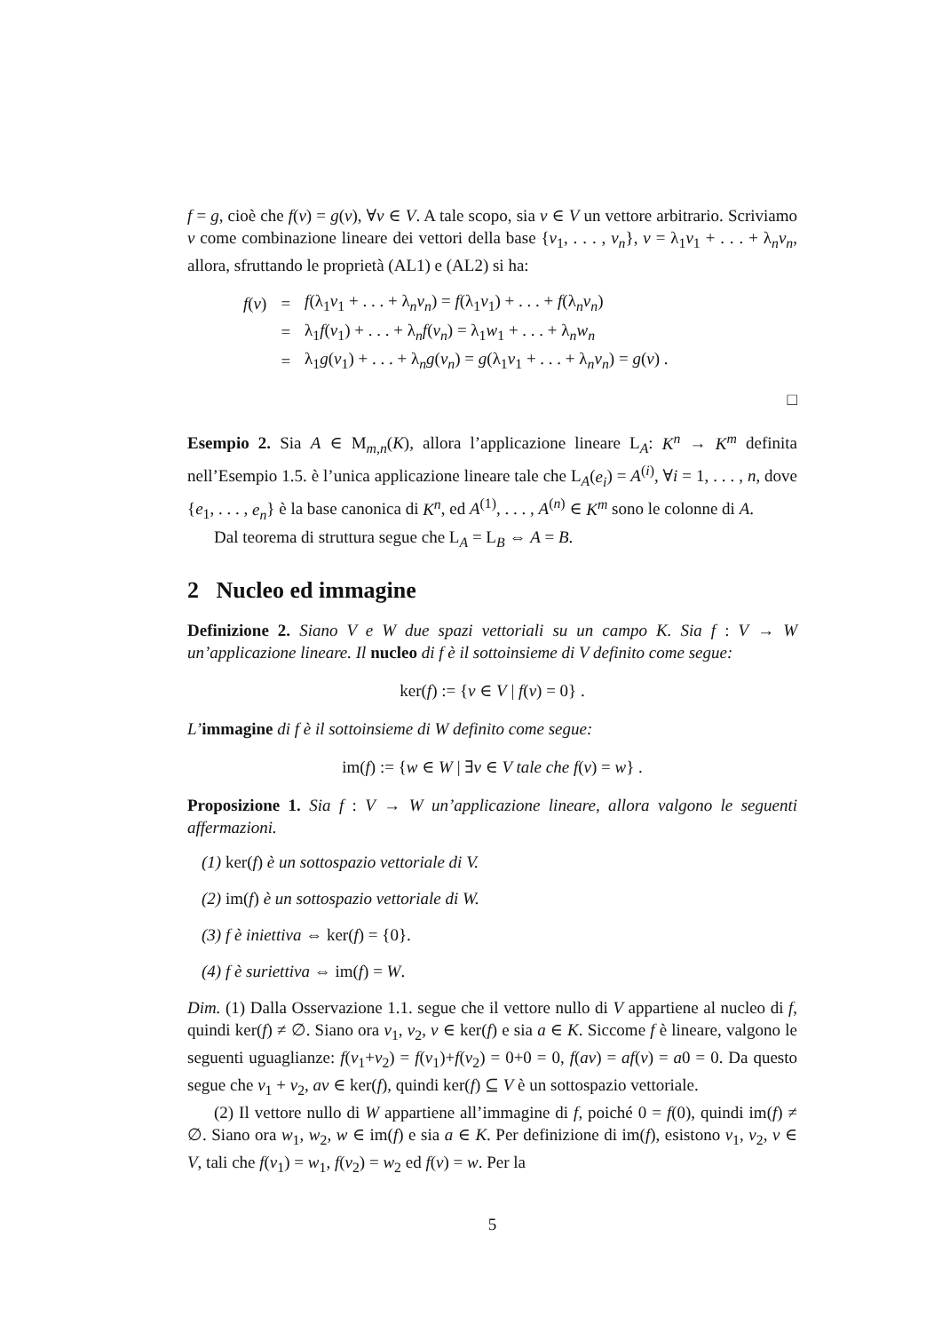f = g, cioè che f(v) = g(v), ∀v ∈ V. A tale scopo, sia v ∈ V un vettore arbitrario. Scriviamo v come combinazione lineare dei vettori della base {v<sub>1</sub>, . . . , v<sub>n</sub>}, v = λ<sub>1</sub>v<sub>1</sub> + . . . + λ<sub>n</sub>v<sub>n</sub>, allora, sfruttando le proprietà (AL1) e (AL2) si ha:
| f ( v ) | = | f (λ<sub>1</sub> v<sub>1</sub> + . . . + λ<sub>n</sub> v<sub>n</sub> ) = f (λ<sub>1</sub> v<sub>1</sub>) + . . . + f (λ<sub>n</sub> v<sub>n</sub> ) |
| | = | λ<sub>1</sub> f ( v<sub>1</sub>) + . . . + λ<sub>n</sub> f ( v<sub>n</sub> ) = λ<sub>1</sub> w<sub>1</sub> + . . . + λ<sub>n</sub> w<sub>n</sub> |
| | = | λ<sub>1</sub> g ( v<sub>1</sub>) + . . . + λ<sub>n</sub> g ( v<sub>n</sub> ) = g (λ<sub>1</sub> v<sub>1</sub> + . . . + λ<sub>n</sub> v<sub>n</sub> ) = g ( v ) . |
□
Esempio 2. Sia A ∈ M<sub>m,n</sub>(K), allora l’applicazione lineare L<sub>A</sub>: K<sup>n</sup> → K<sup>m</sup> definita nell’Esempio 1.5. è l’unica applicazione lineare tale che L<sub>A</sub>(e<sub>i</sub>) = A<sup>(i)</sup>, ∀i = 1, . . . , n, dove {e<sub>1</sub>, . . . , e<sub>n</sub>} è la base canonica di K<sup>n</sup>, ed A<sup>(1)</sup>, . . . , A<sup>(n)</sup> ∈ K<sup>m</sup> sono le colonne di A.
Dal teorema di struttura segue che L<sub>A</sub> = L<sub>B</sub> ⇔ A = B.
2 Nucleo ed immagine
Definizione 2. Siano V e W due spazi vettoriali su un campo K. Sia f : V → W un’applicazione lineare. Il nucleo di f è il sottoinsieme di V definito come segue:
ker(f) := {v ∈ V | f(v) = 0} .
L’immagine di f è il sottoinsieme di W definito come segue:
im(f) := {w ∈ W | ∃v ∈ V tale che f(v) = w} .
Proposizione 1. Sia f : V → W un’applicazione lineare, allora valgono le seguenti affermazioni.
(1) ker(f) è un sottospazio vettoriale di V.
(2) im(f) è un sottospazio vettoriale di W.
(3) f è iniettiva ⇔ ker(f) = {0}.
(4) f è suriettiva ⇔ im(f) = W.
Dim. (1) Dalla Osservazione 1.1. segue che il vettore nullo di V appartiene al nucleo di f, quindi ker(f) ≠ ∅. Siano ora v<sub>1</sub>, v<sub>2</sub>, v ∈ ker(f) e sia a ∈ K. Siccome f è lineare, valgono le seguenti uguaglianze: f(v<sub>1</sub>+v<sub>2</sub>) = f(v<sub>1</sub>)+f(v<sub>2</sub>) = 0+0 = 0, f(av) = af(v) = a0 = 0. Da questo segue che v<sub>1</sub> + v<sub>2</sub>, av ∈ ker(f), quindi ker(f) ⊆ V è un sottospazio vettoriale.
(2) Il vettore nullo di W appartiene all’immagine di f, poiché 0 = f(0), quindi im(f) ≠ ∅. Siano ora w<sub>1</sub>, w<sub>2</sub>, w ∈ im(f) e sia a ∈ K. Per definizione di im(f), esistono v<sub>1</sub>, v<sub>2</sub>, v ∈ V, tali che f(v<sub>1</sub>) = w<sub>1</sub>, f(v<sub>2</sub>) = w<sub>2</sub> ed f(v) = w. Per la
5